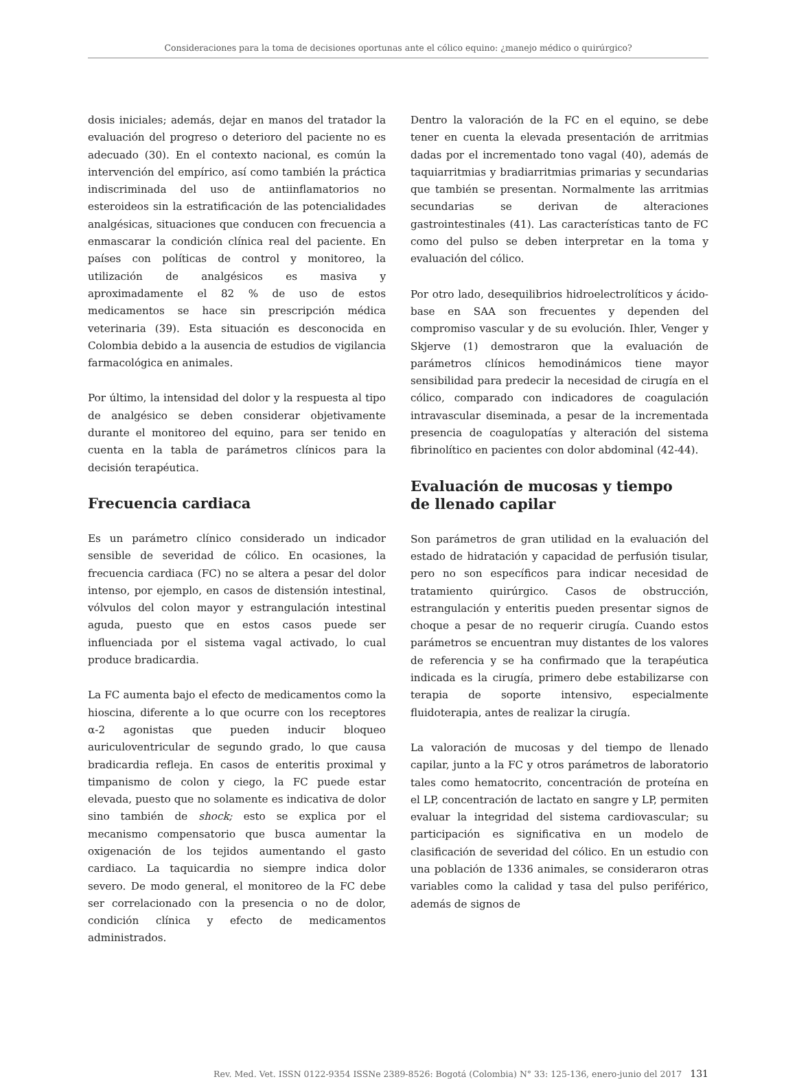Consideraciones para la toma de decisiones oportunas ante el cólico equino: ¿manejo médico o quirúrgico?
dosis iniciales; además, dejar en manos del tratador la evaluación del progreso o deterioro del paciente no es adecuado (30). En el contexto nacional, es común la intervención del empírico, así como también la práctica indiscriminada del uso de antiinflamatorios no esteroideos sin la estratificación de las potencialidades analgésicas, situaciones que conducen con frecuencia a enmascarar la condición clínica real del paciente. En países con políticas de control y monitoreo, la utilización de analgésicos es masiva y aproximadamente el 82 % de uso de estos medicamentos se hace sin prescripción médica veterinaria (39). Esta situación es desconocida en Colombia debido a la ausencia de estudios de vigilancia farmacológica en animales.
Por último, la intensidad del dolor y la respuesta al tipo de analgésico se deben considerar objetivamente durante el monitoreo del equino, para ser tenido en cuenta en la tabla de parámetros clínicos para la decisión terapéutica.
Frecuencia cardiaca
Es un parámetro clínico considerado un indicador sensible de severidad de cólico. En ocasiones, la frecuencia cardiaca (FC) no se altera a pesar del dolor intenso, por ejemplo, en casos de distensión intestinal, vólvulos del colon mayor y estrangulación intestinal aguda, puesto que en estos casos puede ser influenciada por el sistema vagal activado, lo cual produce bradicardia.
La FC aumenta bajo el efecto de medicamentos como la hioscina, diferente a lo que ocurre con los receptores α-2 agonistas que pueden inducir bloqueo auriculoventricular de segundo grado, lo que causa bradicardia refleja. En casos de enteritis proximal y timpanismo de colon y ciego, la FC puede estar elevada, puesto que no solamente es indicativa de dolor sino también de shock; esto se explica por el mecanismo compensatorio que busca aumentar la oxigenación de los tejidos aumentando el gasto cardiaco. La taquicardia no siempre indica dolor severo. De modo general, el monitoreo de la FC debe ser correlacionado con la presencia o no de dolor, condición clínica y efecto de medicamentos administrados.
Dentro la valoración de la FC en el equino, se debe tener en cuenta la elevada presentación de arritmias dadas por el incrementado tono vagal (40), además de taquiarritmias y bradiarritmias primarias y secundarias que también se presentan. Normalmente las arritmias secundarias se derivan de alteraciones gastrointestinales (41). Las características tanto de FC como del pulso se deben interpretar en la toma y evaluación del cólico.
Por otro lado, desequilibrios hidroelectrolíticos y ácido-base en SAA son frecuentes y dependen del compromiso vascular y de su evolución. Ihler, Venger y Skjerve (1) demostraron que la evaluación de parámetros clínicos hemodinámicos tiene mayor sensibilidad para predecir la necesidad de cirugía en el cólico, comparado con indicadores de coagulación intravascular diseminada, a pesar de la incrementada presencia de coagulopatías y alteración del sistema fibrinolítico en pacientes con dolor abdominal (42-44).
Evaluación de mucosas y tiempo
de llenado capilar
Son parámetros de gran utilidad en la evaluación del estado de hidratación y capacidad de perfusión tisular, pero no son específicos para indicar necesidad de tratamiento quirúrgico. Casos de obstrucción, estrangulación y enteritis pueden presentar signos de choque a pesar de no requerir cirugía. Cuando estos parámetros se encuentran muy distantes de los valores de referencia y se ha confirmado que la terapéutica indicada es la cirugía, primero debe estabilizarse con terapia de soporte intensivo, especialmente fluidoterapia, antes de realizar la cirugía.
La valoración de mucosas y del tiempo de llenado capilar, junto a la FC y otros parámetros de laboratorio tales como hematocrito, concentración de proteína en el LP, concentración de lactato en sangre y LP, permiten evaluar la integridad del sistema cardiovascular; su participación es significativa en un modelo de clasificación de severidad del cólico. En un estudio con una población de 1336 animales, se consideraron otras variables como la calidad y tasa del pulso periférico, además de signos de
Rev. Med. Vet. ISSN 0122-9354 ISSNe 2389-8526: Bogotá (Colombia) N° 33: 125-136, enero-junio del 2017 131